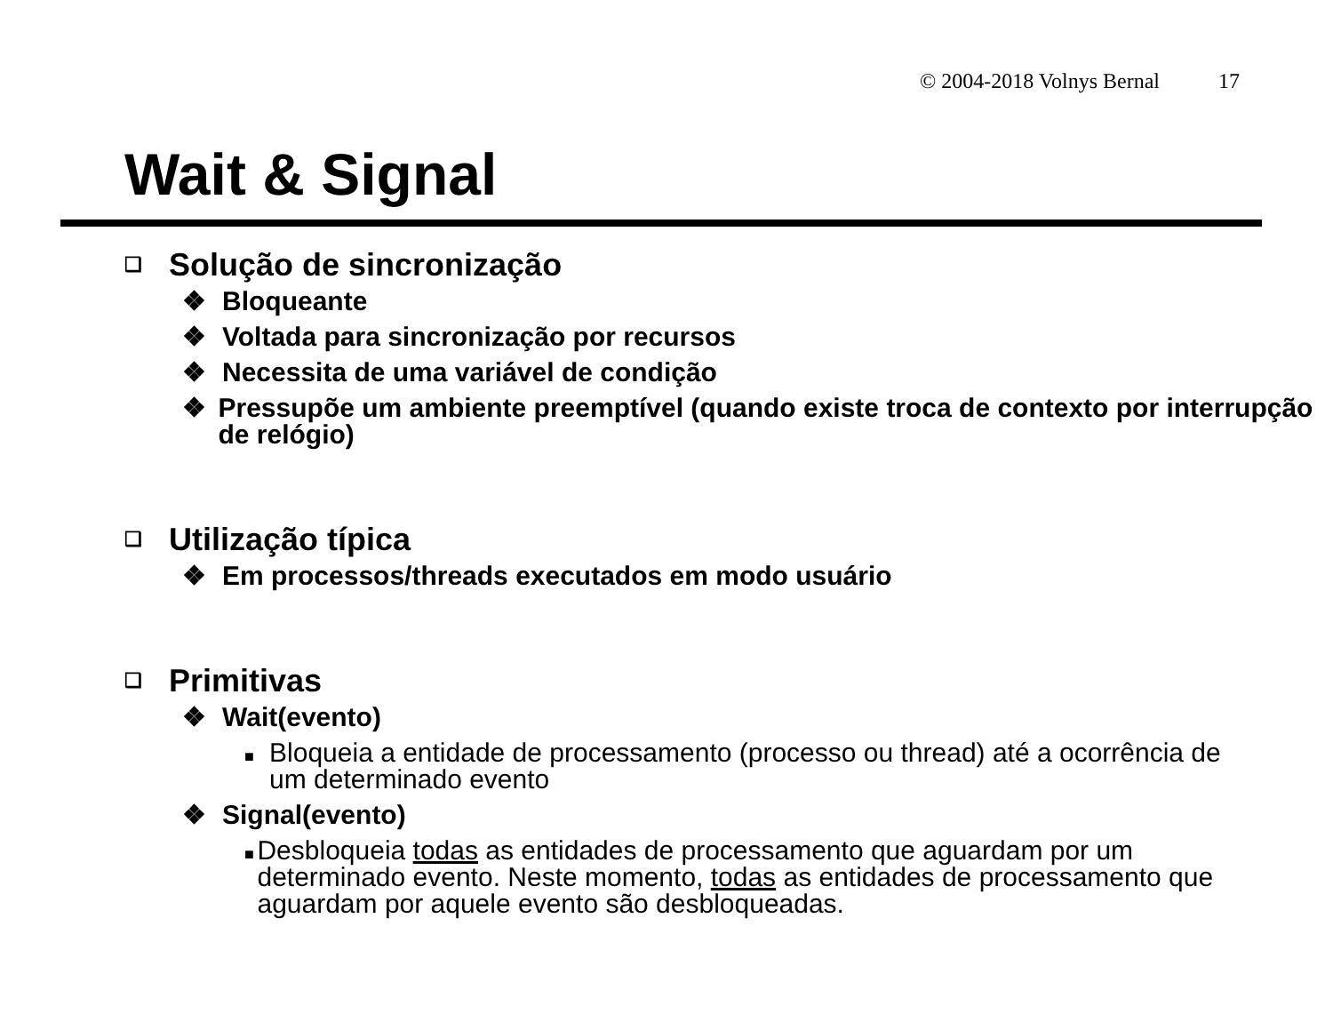© 2004-2018 Volnys Bernal 17
Wait & Signal
❑
Solução de sincronização
❖ Bloqueante
❖ Voltada para sincronização por recursos
❖ Necessita de uma variável de condição
❖ Pressupõe um ambiente preemptível (quando existe troca de contexto por interrupção de relógio)
❑
Utilização típica
❖ Em processos/threads executados em modo usuário
❑
Primitivas
❖ Wait(evento)
■
Bloqueia a entidade de processamento (processo ou thread) até a ocorrência de um determinado evento
❖ Signal(evento)
■
Desbloqueia todas as entidades de processamento que aguardam por um determinado evento. Neste momento, todas as entidades de processamento que aguardam por aquele evento são desbloqueadas.